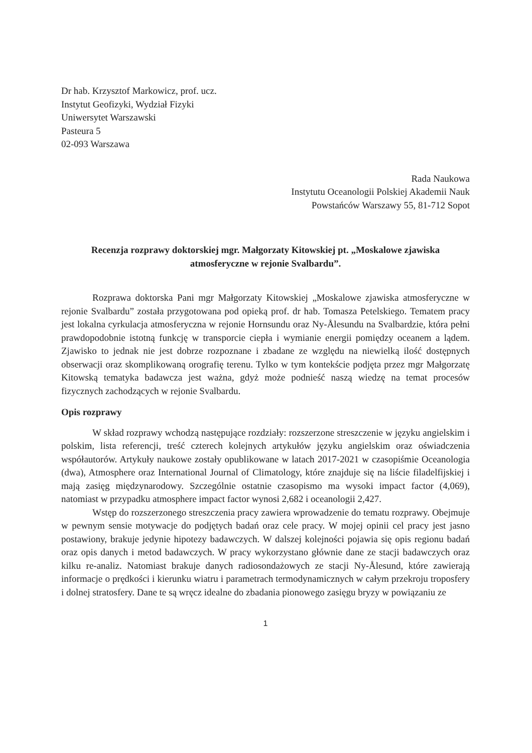Dr hab. Krzysztof Markowicz, prof. ucz.
Instytut Geofizyki, Wydział Fizyki
Uniwersytet Warszawski
Pasteura 5
02-093 Warszawa
Rada Naukowa
Instytutu Oceanologii Polskiej Akademii Nauk
Powstańców Warszawy 55, 81-712 Sopot
Recenzja rozprawy doktorskiej mgr. Małgorzaty Kitowskiej pt. „Moskalowe zjawiska atmosferyczne w rejonie Svalbardu”.
Rozprawa doktorska Pani mgr Małgorzaty Kitowskiej „Moskalowe zjawiska atmosferyczne w rejonie Svalbardu” została przygotowana pod opieką prof. dr hab. Tomasza Petelskiego. Tematem pracy jest lokalna cyrkulacja atmosferyczna w rejonie Hornsundu oraz Ny-Ålesundu na Svalbardzie, która pełni prawdopodobnie istotną funkcję w transporcie ciepła i wymianie energii pomiędzy oceanem a lądem. Zjawisko to jednak nie jest dobrze rozpoznane i zbadane ze względu na niewielką ilość dostępnych obserwacji oraz skomplikowaną orografię terenu. Tylko w tym kontekście podjęta przez mgr Małgorzatę Kitowską tematyka badawcza jest ważna, gdyż może podnieść naszą wiedzę na temat procesów fizycznych zachodzących w rejonie Svalbardu.
Opis rozprawy
W skład rozprawy wchodzą następujące rozdziały: rozszerzone streszczenie w języku angielskim i polskim, lista referencji, treść czterech kolejnych artykułów języku angielskim oraz oświadczenia współautorów. Artykuły naukowe zostały opublikowane w latach 2017-2021 w czasopiśmie Oceanologia (dwa), Atmosphere oraz International Journal of Climatology, które znajduje się na liście filadelfijskiej i mają zasięg międzynarodowy. Szczególnie ostatnie czasopismo ma wysoki impact factor (4,069), natomiast w przypadku atmosphere impact factor wynosi 2,682 i oceanologii 2,427.
Wstęp do rozszerzonego streszczenia pracy zawiera wprowadzenie do tematu rozprawy. Obejmuje w pewnym sensie motywacje do podjętych badań oraz cele pracy. W mojej opinii cel pracy jest jasno postawiony, brakuje jedynie hipotezy badawczych. W dalszej kolejności pojawia się opis regionu badań oraz opis danych i metod badawczych. W pracy wykorzystano głównie dane ze stacji badawczych oraz kilku re-analiz. Natomiast brakuje danych radiosondażowych ze stacji Ny-Ålesund, które zawierają informacje o prędkości i kierunku wiatru i parametrach termodynamicznych w całym przekroju troposfery i dolnej stratosfery. Dane te są wręcz idealne do zbadania pionowego zasięgu bryzy w powiązaniu ze
1